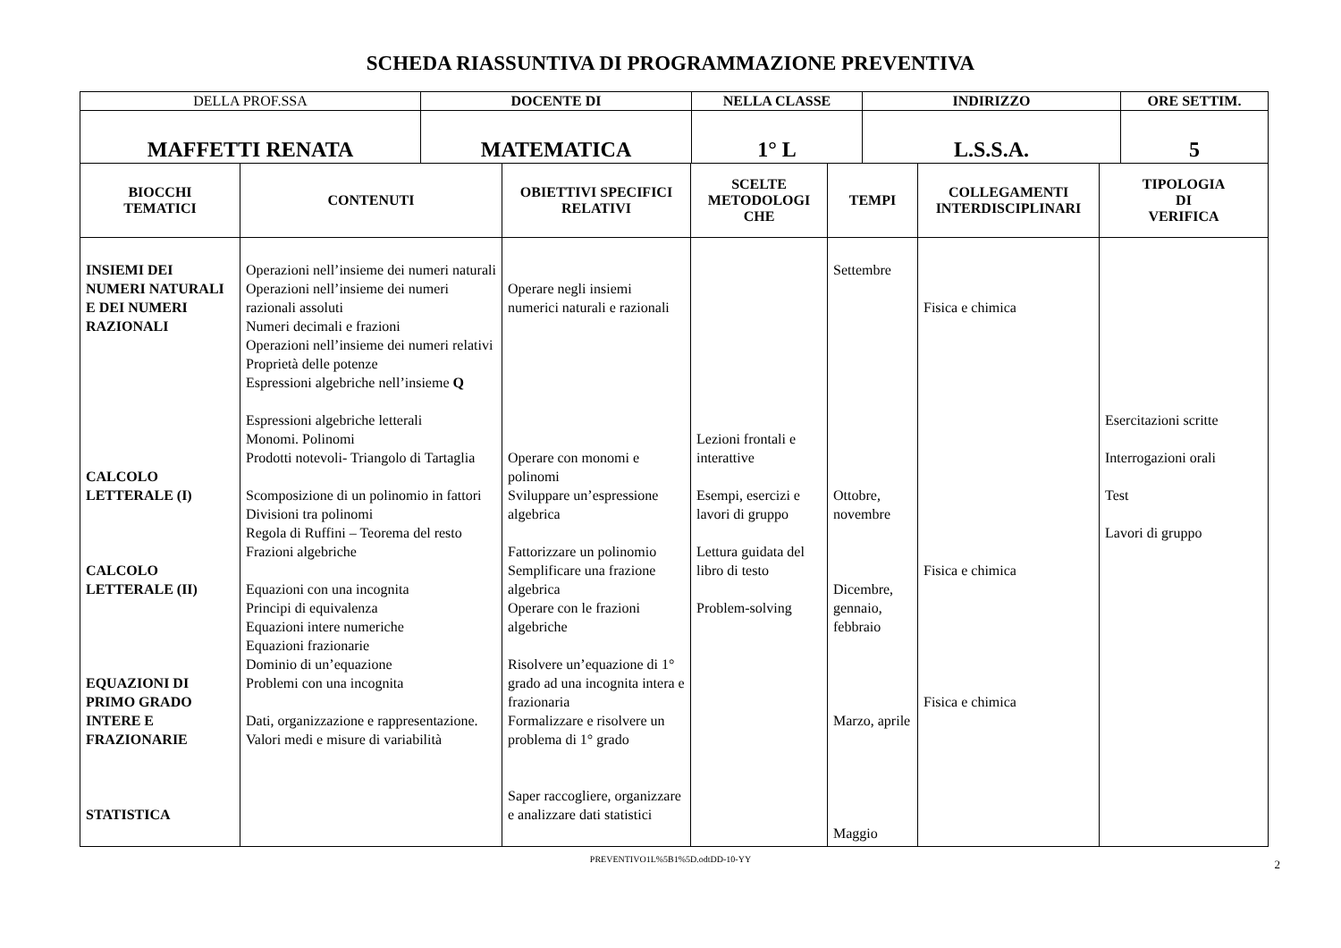SCHEDA RIASSUNTIVA DI PROGRAMMAZIONE PREVENTIVA
| DELLA PROF.SSA | DOCENTE DI | NELLA CLASSE | INDIRIZZO | ORE SETTIM. |
| MAFFETTI RENATA | MATEMATICA | 1° L | L.S.S.A. | 5 |
| BIOCCHI TEMATICI | CONTENUTI | OBIETTIVI SPECIFICI RELATIVI | SCELTE METODOLOGI CHE | TEMPI | COLLEGAMENTI INTERDISCIPLINARI | TIPOLOGIA DI VERIFICA |
| --- | --- | --- | --- | --- | --- | --- |
| INSIEMI DEI NUMERI NATURALI E DEI NUMERI RAZIONALI CALCOLO LETTERALE (I) CALCOLO LETTERALE (II) EQUAZIONI DI PRIMO GRADO INTERE E FRAZIONARIE STATISTICA | Operazioni nell’insieme dei numeri naturali Operazioni nell’insieme dei numeri razionali assoluti Numeri decimali e frazioni Operazioni nell’insieme dei numeri relativi Proprietà delle potenze Espressioni algebriche nell’insieme Q Espressioni algebriche letterali Monomi. Polinomi Prodotti notevoli- Triangolo di Tartaglia Scomposizione di un polinomio in fattori Divisioni tra polinomi Regola di Ruffini – Teorema del resto Frazioni algebriche Equazioni con una incognita Principi di equivalenza Equazioni intere numeriche Equazioni frazionarie Dominio di un’equazione Problemi con una incognita Dati, organizzazione e rappresentazione. Valori medi e misure di variabilità | Operare negli insiemi numerici naturali e razionali Operare con monomi e polinomi Sviluppare un’espressione algebrica Fattorizzare un polinomio Semplificare una frazione algebrica Operare con le frazioni algebriche Risolvere un’equazione di 1° grado ad una incognita intera e frazionaria Formalizzare e risolvere un problema di 1° grado Saper raccogliere, organizzare e analizzare dati statistici | Lezioni frontali e interattive Esempi, esercizi e lavori di gruppo Lettura guidata del libro di testo Problem-solving | Settembre Ottobre, novembre Dicembre, gennaio, febbraio Marzo, aprile Maggio | Fisica e chimica Fisica e chimica Fisica e chimica | Esercitazioni scritte Interrogazioni orali Test Lavori di gruppo |
PREVENTIVO1L%5B1%5D.odtDD-10-YY 2